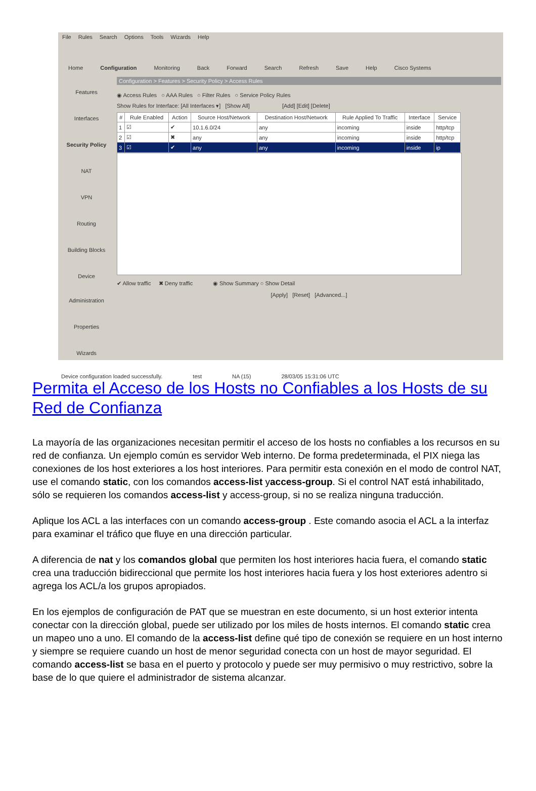File Rules Search Options Tools Wizards Help
Home Configuration Monitoring Back Forward Search Refresh Save Help Cisco Systems
Features
Interfaces
Security Policy
NAT
VPN
Routing
Building Blocks
Device Administration
Properties
Wizards
Configuration > Features > Security Policy > Access Rules
◉ Access Rules ○ AAA Rules ○ Filter Rules ○ Service Policy Rules
Show Rules for Interface: [All Interfaces ▾] [Show All] [Add] [Edit] [Delete]
| # | Rule Enabled | Action | Source Host/Network | Destination Host/Network | Rule Applied To Traffic | Interface | Service |
| --- | --- | --- | --- | --- | --- | --- | --- |
| 1 | ☑ | ✔ | 10.1.6.0/24 | any | incoming | inside | http/tcp |
| 2 | ☑ | ✖ | any | any | incoming | inside | http/tcp |
| 3 | ☑ | ✔ | any | any | incoming | inside | ip |
✔ Allow traffic ✖ Deny traffic ◉ Show Summary ○ Show Detail
[Apply] [Reset] [Advanced...]
Device configuration loaded successfully. test NA (15) 28/03/05 15:31:06 UTC
Permita el Acceso de los Hosts no Confiables a los Hosts de su Red de Confianza
La mayoría de las organizaciones necesitan permitir el acceso de los hosts no confiables a los recursos en su red de confianza. Un ejemplo común es servidor Web interno. De forma predeterminada, el PIX niega las conexiones de los host exteriores a los host interiores. Para permitir esta conexión en el modo de control NAT, use el comando static, con los comandos access-list yaccess-group. Si el control NAT está inhabilitado, sólo se requieren los comandos access-list y access-group, si no se realiza ninguna traducción.
Aplique los ACL a las interfaces con un comando access-group . Este comando asocia el ACL a la interfaz para examinar el tráfico que fluye en una dirección particular.
A diferencia de nat y los comandos global que permiten los host interiores hacia fuera, el comando static crea una traducción bidireccional que permite los host interiores hacia fuera y los host exteriores adentro si agrega los ACL/a los grupos apropiados.
En los ejemplos de configuración de PAT que se muestran en este documento, si un host exterior intenta conectar con la dirección global, puede ser utilizado por los miles de hosts internos. El comando static crea un mapeo uno a uno. El comando de la access-list define qué tipo de conexión se requiere en un host interno y siempre se requiere cuando un host de menor seguridad conecta con un host de mayor seguridad. El comando access-list se basa en el puerto y protocolo y puede ser muy permisivo o muy restrictivo, sobre la base de lo que quiere el administrador de sistema alcanzar.